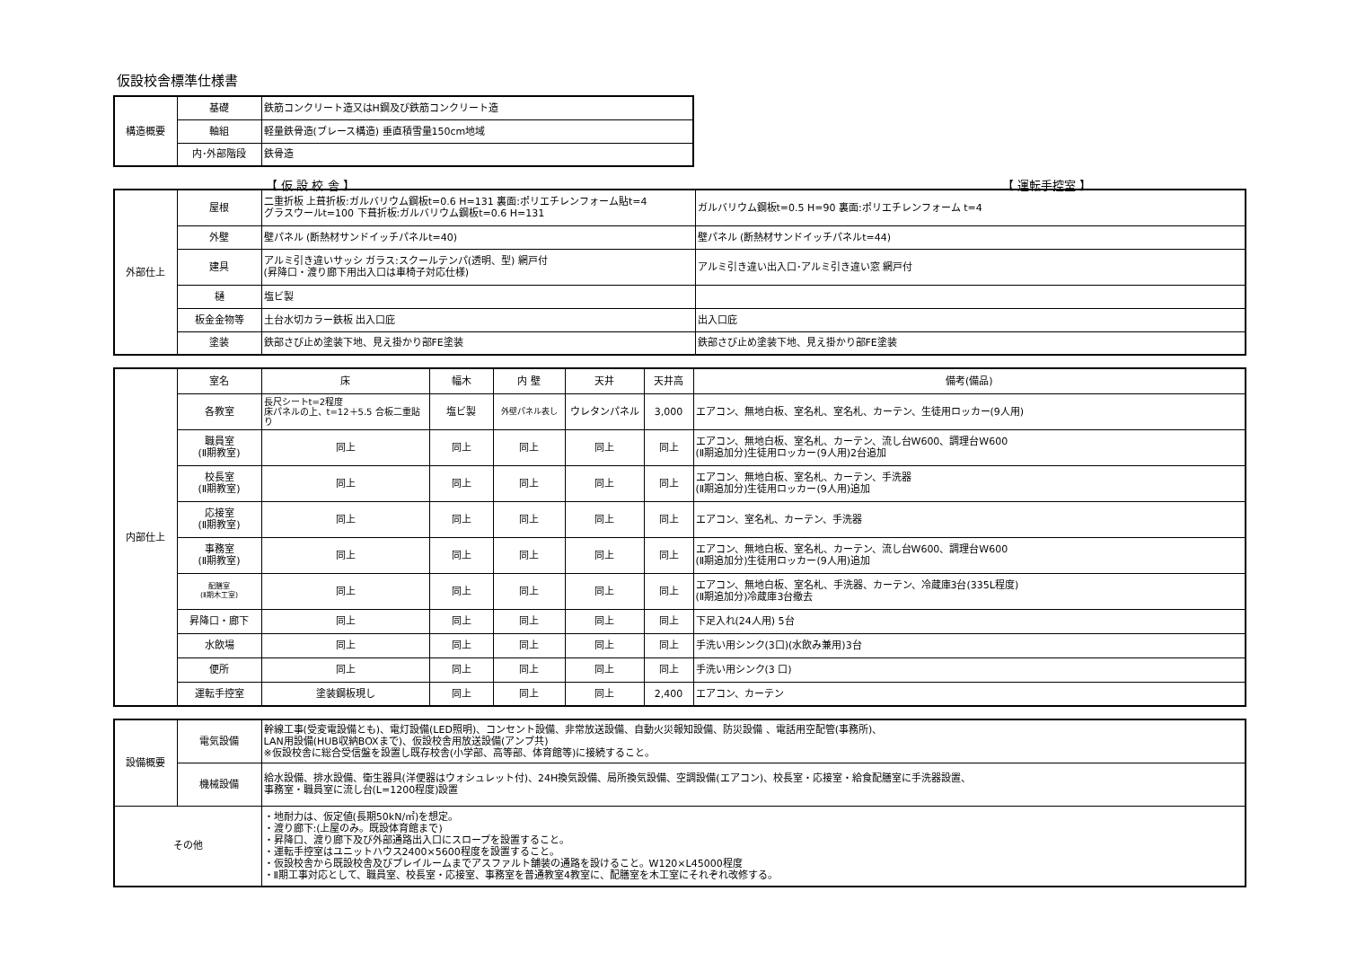仮設校舎標準仕様書
| 構造概要 | 基礎 | 鉄筋コンクリート造又はH鋼及び鉄筋コンクリート造 |
| | 軸組 | 軽量鉄骨造(ブレース構造) 垂直積雪量150cm地域 |
| | 内･外部階段 | 鉄骨造 |
【 仮 設 校 舎 】 【 運転手控室 】
| 外部仕上 | 屋根 | 二重折板 上葺折板:ガルバリウム鋼板t=0.6 H=131 裏面:ポリエチレンフォーム貼t=4 グラスウールt=100 下葺折板:ガルバリウム鋼板t=0.6 H=131 | ガルバリウム鋼板t=0.5 H=90 裏面:ポリエチレンフォーム t=4 |
| | 外壁 | 壁パネル (断熱材サンドイッチパネルt=40) | 壁パネル (断熱材サンドイッチパネルt=44) |
| | 建具 | アルミ引き違いサッシ ガラス:スクールテンパ(透明、型) 網戸付 (昇降口・渡り廊下用出入口は車椅子対応仕様) | アルミ引き違い出入口･アルミ引き違い窓 網戸付 |
| | 樋 | 塩ビ製 | |
| | 板金金物等 | 土台水切カラー鉄板 出入口庇 | 出入口庇 |
| | 塗装 | 鉄部さび止め塗装下地、見え掛かり部FE塗装 | 鉄部さび止め塗装下地、見え掛かり部FE塗装 |
| 内部仕上 | 室名 | 床 | 幅木 | 内 壁 | 天井 | 天井高 | 備考(備品) |
| | 各教室 | 長尺シートt=2程度 床パネルの上、t=12＋5.5 合板二重貼り | 塩ビ製 | 外壁パネル表し | ウレタンパネル | 3,000 | エアコン、無地白板、室名札、室名札、カーテン、生徒用ロッカー(9人用) |
| | 職員室 (Ⅱ期教室) | 同上 | 同上 | 同上 | 同上 | 同上 | エアコン、無地白板、室名札、カーテン、流し台W600、調理台W600 (Ⅱ期追加分)生徒用ロッカー(9人用)2台追加 |
| | 校長室 (Ⅱ期教室) | 同上 | 同上 | 同上 | 同上 | 同上 | エアコン、無地白板、室名札、カーテン、手洗器 (Ⅱ期追加分)生徒用ロッカー(9人用)追加 |
| | 応接室 (Ⅱ期教室) | 同上 | 同上 | 同上 | 同上 | 同上 | エアコン、室名札、カーテン、手洗器 |
| | 事務室 (Ⅱ期教室) | 同上 | 同上 | 同上 | 同上 | 同上 | エアコン、無地白板、室名札、カーテン、流し台W600、調理台W600 (Ⅱ期追加分)生徒用ロッカー(9人用)追加 |
| | 配膳室 (Ⅱ期木工室) | 同上 | 同上 | 同上 | 同上 | 同上 | エアコン、無地白板、室名札、手洗器、カーテン、冷蔵庫3台(335L程度) (Ⅱ期追加分)冷蔵庫3台撤去 |
| | 昇降口・廊下 | 同上 | 同上 | 同上 | 同上 | 同上 | 下足入れ(24人用) 5台 |
| | 水飲場 | 同上 | 同上 | 同上 | 同上 | 同上 | 手洗い用シンク(3口)(水飲み兼用)3台 |
| | 便所 | 同上 | 同上 | 同上 | 同上 | 同上 | 手洗い用シンク(3 口) |
| | 運転手控室 | 塗装鋼板現し | 同上 | 同上 | 同上 | 2,400 | エアコン、カーテン |
| 設備概要 | 電気設備 | 幹線工事(受変電設備とも)、電灯設備(LED照明)、コンセント設備、非常放送設備、自動火災報知設備、防災設備 、電話用空配管(事務所)、 LAN用設備(HUB収納BOXまで)、仮設校舎用放送設備(アンプ共) ※仮設校舎に総合受信盤を設置し既存校舎(小学部、高等部、体育館等)に接続すること。 |
| | 機械設備 | 給水設備、排水設備、衛生器具(洋便器はウォシュレット付)、24H換気設備、局所換気設備、空調設備(エアコン)、校長室・応接室・給食配膳室に手洗器設置、 事務室・職員室に流し台(L=1200程度)設置 |
| その他 | | ・地耐力は、仮定値(長期50kN/㎡)を想定。 ・渡り廊下:(上屋のみ。既設体育館まで) ・昇降口、渡り廊下及び外部通路出入口にスロープを設置すること。 ・運転手控室はユニットハウス2400×5600程度を設置すること。 ・仮設校舎から既設校舎及びプレイルームまでアスファルト舗装の通路を設けること。W120×L45000程度 ・Ⅱ期工事対応として、職員室、校長室・応接室、事務室を普通教室4教室に、配膳室を木工室にそれぞれ改修する。 |